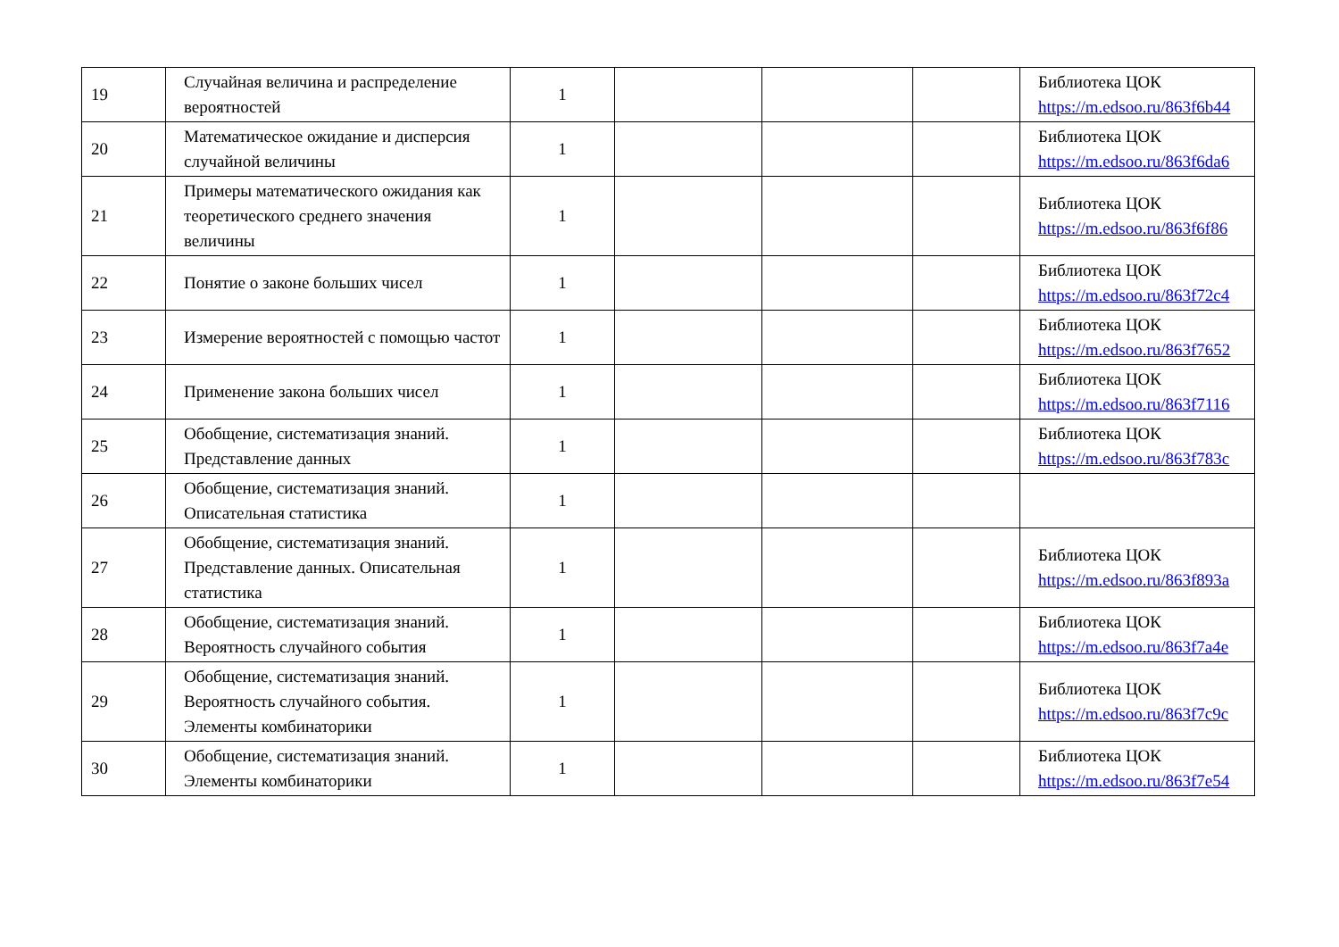| 19 | Случайная величина и распределение вероятностей | 1 | | | | Библиотека ЦОК https://m.edsoo.ru/863f6b44 |
| 20 | Математическое ожидание и дисперсия случайной величины | 1 | | | | Библиотека ЦОК https://m.edsoo.ru/863f6da6 |
| 21 | Примеры математического ожидания как теоретического среднего значения величины | 1 | | | | Библиотека ЦОК https://m.edsoo.ru/863f6f86 |
| 22 | Понятие о законе больших чисел | 1 | | | | Библиотека ЦОК https://m.edsoo.ru/863f72c4 |
| 23 | Измерение вероятностей с помощью частот | 1 | | | | Библиотека ЦОК https://m.edsoo.ru/863f7652 |
| 24 | Применение закона больших чисел | 1 | | | | Библиотека ЦОК https://m.edsoo.ru/863f7116 |
| 25 | Обобщение, систематизация знаний. Представление данных | 1 | | | | Библиотека ЦОК https://m.edsoo.ru/863f783c |
| 26 | Обобщение, систематизация знаний. Описательная статистика | 1 | | | | |
| 27 | Обобщение, систематизация знаний. Представление данных. Описательная статистика | 1 | | | | Библиотека ЦОК https://m.edsoo.ru/863f893a |
| 28 | Обобщение, систематизация знаний. Вероятность случайного события | 1 | | | | Библиотека ЦОК https://m.edsoo.ru/863f7a4e |
| 29 | Обобщение, систематизация знаний. Вероятность случайного события. Элементы комбинаторики | 1 | | | | Библиотека ЦОК https://m.edsoo.ru/863f7c9c |
| 30 | Обобщение, систематизация знаний. Элементы комбинаторики | 1 | | | | Библиотека ЦОК https://m.edsoo.ru/863f7e54 |